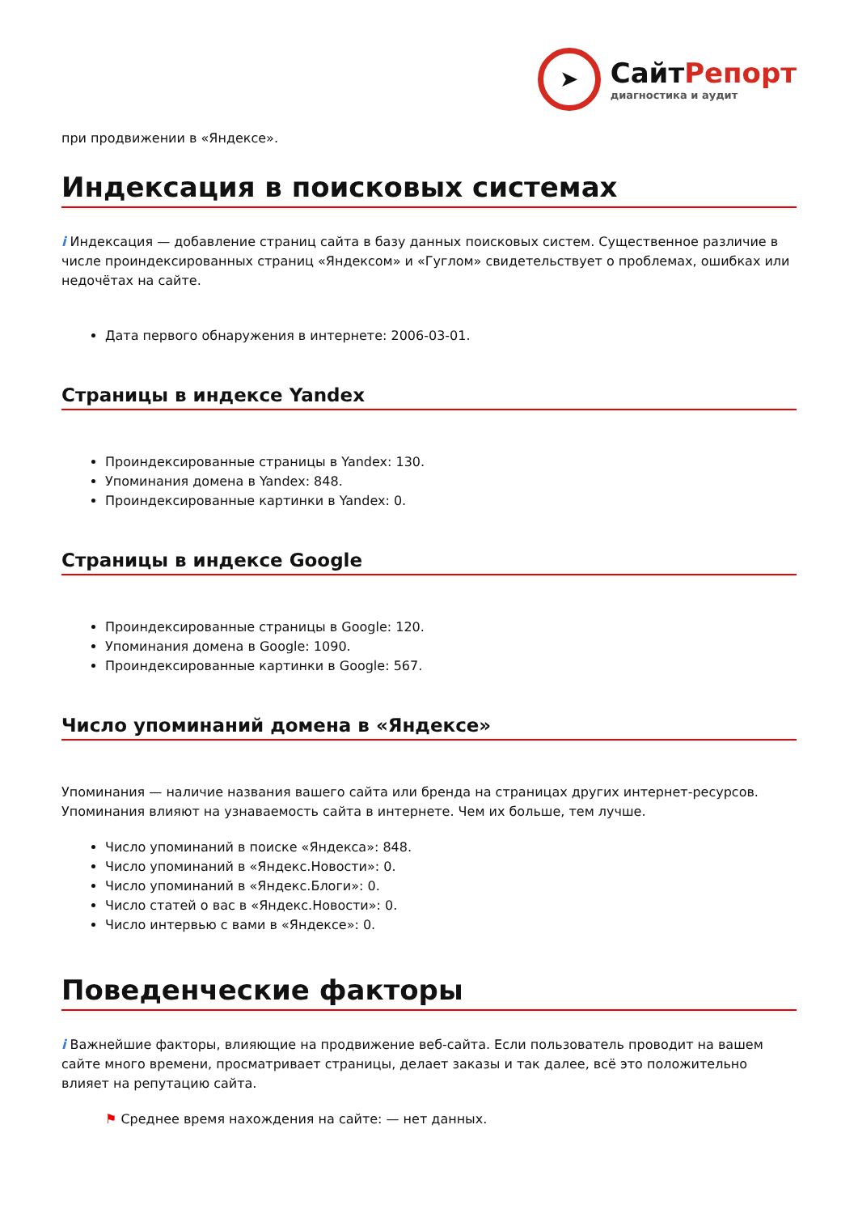➤
СайтРепорт
диагностика и аудит
при продвижении в «Яндексе».
Индексация в поисковых системах
i Индексация — добавление страниц сайта в базу данных поисковых систем. Существенное различие в числе проиндексированных страниц «Яндексом» и «Гуглом» свидетельствует о проблемах, ошибках или недочётах на сайте.
Дата первого обнаружения в интернете: 2006-03-01.
Страницы в индексе Yandex
Проиндексированные страницы в Yandex: 130.
Упоминания домена в Yandex: 848.
Проиндексированные картинки в Yandex: 0.
Страницы в индексе Google
Проиндексированные страницы в Google: 120.
Упоминания домена в Google: 1090.
Проиндексированные картинки в Google: 567.
Число упоминаний домена в «Яндексе»
Упоминания — наличие названия вашего сайта или бренда на страницах других интернет-ресурсов. Упоминания влияют на узнаваемость сайта в интернете. Чем их больше, тем лучше.
Число упоминаний в поиске «Яндекса»: 848.
Число упоминаний в «Яндекс.Новости»: 0.
Число упоминаний в «Яндекс.Блоги»: 0.
Число статей о вас в «Яндекс.Новости»: 0.
Число интервью с вами в «Яндексе»: 0.
Поведенческие факторы
i Важнейшие факторы, влияющие на продвижение веб-сайта. Если пользователь проводит на вашем сайте много времени, просматривает страницы, делает заказы и так далее, всё это положительно влияет на репутацию сайта.
⚑ Среднее время нахождения на сайте: — нет данных.